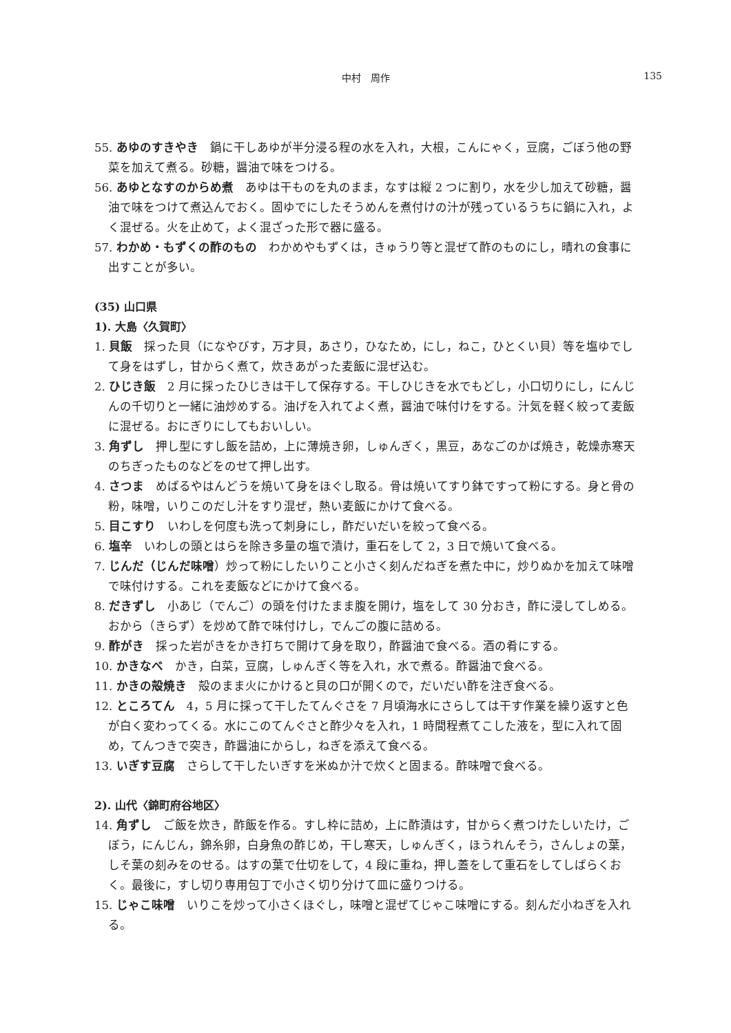中村　周作 135
55. あゆのすきやき　鍋に干しあゆが半分浸る程の水を入れ，大根，こんにゃく，豆腐，ごぼう他の野菜を加えて煮る。砂糖，醤油で味をつける。
56. あゆとなすのからめ煮　あゆは干ものを丸のまま，なすは縦 2 つに割り，水を少し加えて砂糖，醤油で味をつけて煮込んでおく。固ゆでにしたそうめんを煮付けの汁が残っているうちに鍋に入れ，よく混ぜる。火を止めて，よく混ざった形で器に盛る。
57. わかめ・もずくの酢のもの　わかめやもずくは，きゅうり等と混ぜて酢のものにし，晴れの食事に出すことが多い。
(35) 山口県
1). 大島〈久賀町〉
1. 貝飯　採った貝（になやびす，万才貝，あさり，ひなため，にし，ねこ，ひとくい貝）等を塩ゆでして身をはずし，甘からく煮て，炊きあがった麦飯に混ぜ込む。
2. ひじき飯　2 月に採ったひじきは干して保存する。干しひじきを水でもどし，小口切りにし，にんじんの千切りと一緒に油炒めする。油げを入れてよく煮，醤油で味付けをする。汁気を軽く絞って麦飯に混ぜる。おにぎりにしてもおいしい。
3. 角ずし　押し型にすし飯を詰め，上に薄焼き卵，しゅんぎく，黒豆，あなごのかば焼き，乾燥赤寒天のちぎったものなどをのせて押し出す。
4. さつま　めばるやはんどうを焼いて身をほぐし取る。骨は焼いてすり鉢ですって粉にする。身と骨の粉，味噌，いりこのだし汁をすり混ぜ，熱い麦飯にかけて食べる。
5. 目こすり　いわしを何度も洗って刺身にし，酢だいだいを絞って食べる。
6. 塩辛　いわしの頭とはらを除き多量の塩で漬け，重石をして 2，3 日で焼いて食べる。
7. じんだ（じんだ味噌）炒って粉にしたいりこと小さく刻んだねぎを煮た中に，炒りぬかを加えて味噌で味付けする。これを麦飯などにかけて食べる。
8. だきずし　小あじ（でんご）の頭を付けたまま腹を開け，塩をして 30 分おき，酢に浸してしめる。おから（きらず）を炒めて酢で味付けし，でんごの腹に詰める。
9. 酢がき　採った岩がきをかき打ちで開けて身を取り，酢醤油で食べる。酒の肴にする。
10. かきなべ　かき，白菜，豆腐，しゅんぎく等を入れ，水で煮る。酢醤油で食べる。
11. かきの殻焼き　殻のまま火にかけると貝の口が開くので，だいだい酢を注ぎ食べる。
12. ところてん　4，5 月に採って干したてんぐさを 7 月頃海水にさらしては干す作業を繰り返すと色が白く変わってくる。水にこのてんぐさと酢少々を入れ，1 時間程煮てこした液を，型に入れて固め，てんつきで突き，酢醤油にからし，ねぎを添えて食べる。
13. いぎす豆腐　さらして干したいぎすを米ぬか汁で炊くと固まる。酢味噌で食べる。
2). 山代〈錦町府谷地区〉
14. 角ずし　ご飯を炊き，酢飯を作る。すし枠に詰め，上に酢漬はす，甘からく煮つけたしいたけ，ごぼう，にんじん，錦糸卵，白身魚の酢じめ，干し寒天，しゅんぎく，ほうれんそう，さんしょの葉，しそ葉の刻みをのせる。はすの葉で仕切をして，4 段に重ね，押し蓋をして重石をしてしばらくおく。最後に，すし切り専用包丁で小さく切り分けて皿に盛りつける。
15. じゃこ味噌　いりこを炒って小さくほぐし，味噌と混ぜてじゃこ味噌にする。刻んだ小ねぎを入れる。